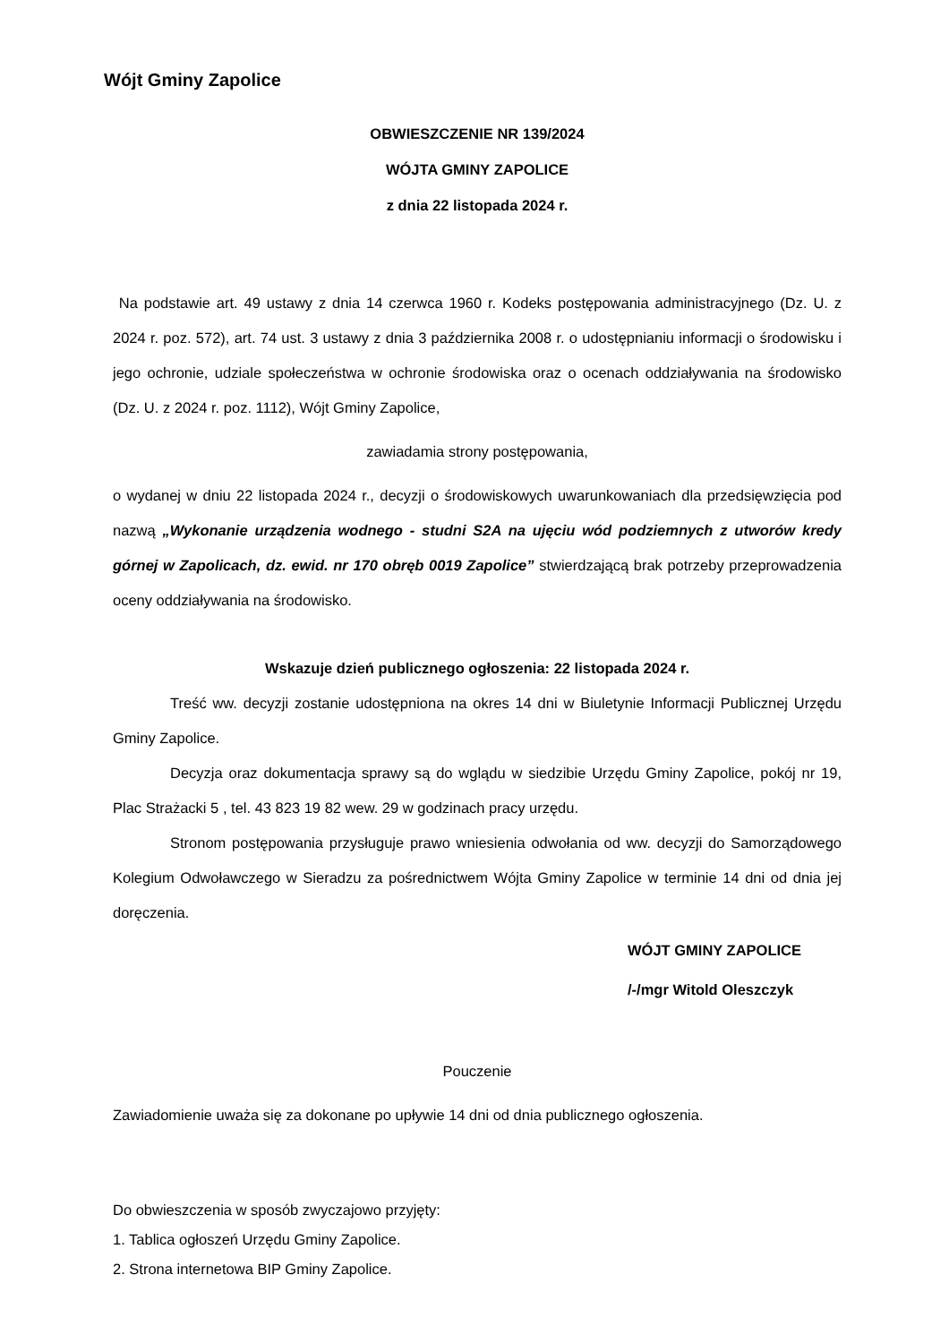Wójt Gminy Zapolice
OBWIESZCZENIE NR 139/2024
WÓJTA GMINY ZAPOLICE
z dnia 22 listopada 2024 r.
Na podstawie art. 49 ustawy z dnia 14 czerwca 1960 r. Kodeks postępowania administracyjnego (Dz. U. z 2024 r. poz. 572), art. 74 ust. 3 ustawy z dnia 3 października 2008 r. o udostępnianiu informacji o środowisku i jego ochronie, udziale społeczeństwa w ochronie środowiska oraz o ocenach oddziaływania na środowisko (Dz. U. z 2024 r. poz. 1112), Wójt Gminy Zapolice,
zawiadamia strony postępowania,
o wydanej w dniu 22 listopada 2024 r., decyzji o środowiskowych uwarunkowaniach dla przedsięwzięcia pod nazwą „Wykonanie urządzenia wodnego - studni S2A na ujęciu wód podziemnych z utworów kredy górnej w Zapolicach, dz. ewid. nr 170 obręb 0019 Zapolice” stwierdzającą brak potrzeby przeprowadzenia oceny oddziaływania na środowisko.
Wskazuje dzień publicznego ogłoszenia: 22 listopada 2024 r.
Treść ww. decyzji zostanie udostępniona na okres 14 dni w Biuletynie Informacji Publicznej Urzędu Gminy Zapolice.
Decyzja oraz dokumentacja sprawy są do wglądu w siedzibie Urzędu Gminy Zapolice, pokój nr 19, Plac Strażacki 5 , tel. 43 823 19 82 wew. 29 w godzinach pracy urzędu.
Stronom postępowania przysługuje prawo wniesienia odwołania od ww. decyzji do Samorządowego Kolegium Odwoławczego w Sieradzu za pośrednictwem Wójta Gminy Zapolice w terminie 14 dni od dnia jej doręczenia.
WÓJT GMINY ZAPOLICE
/-/mgr Witold Oleszczyk
Pouczenie
Zawiadomienie uważa się za dokonane po upływie 14 dni od dnia publicznego ogłoszenia.
Do obwieszczenia w sposób zwyczajowo przyjęty:
1. Tablica ogłoszeń Urzędu Gminy Zapolice.
2. Strona internetowa BIP Gminy Zapolice.